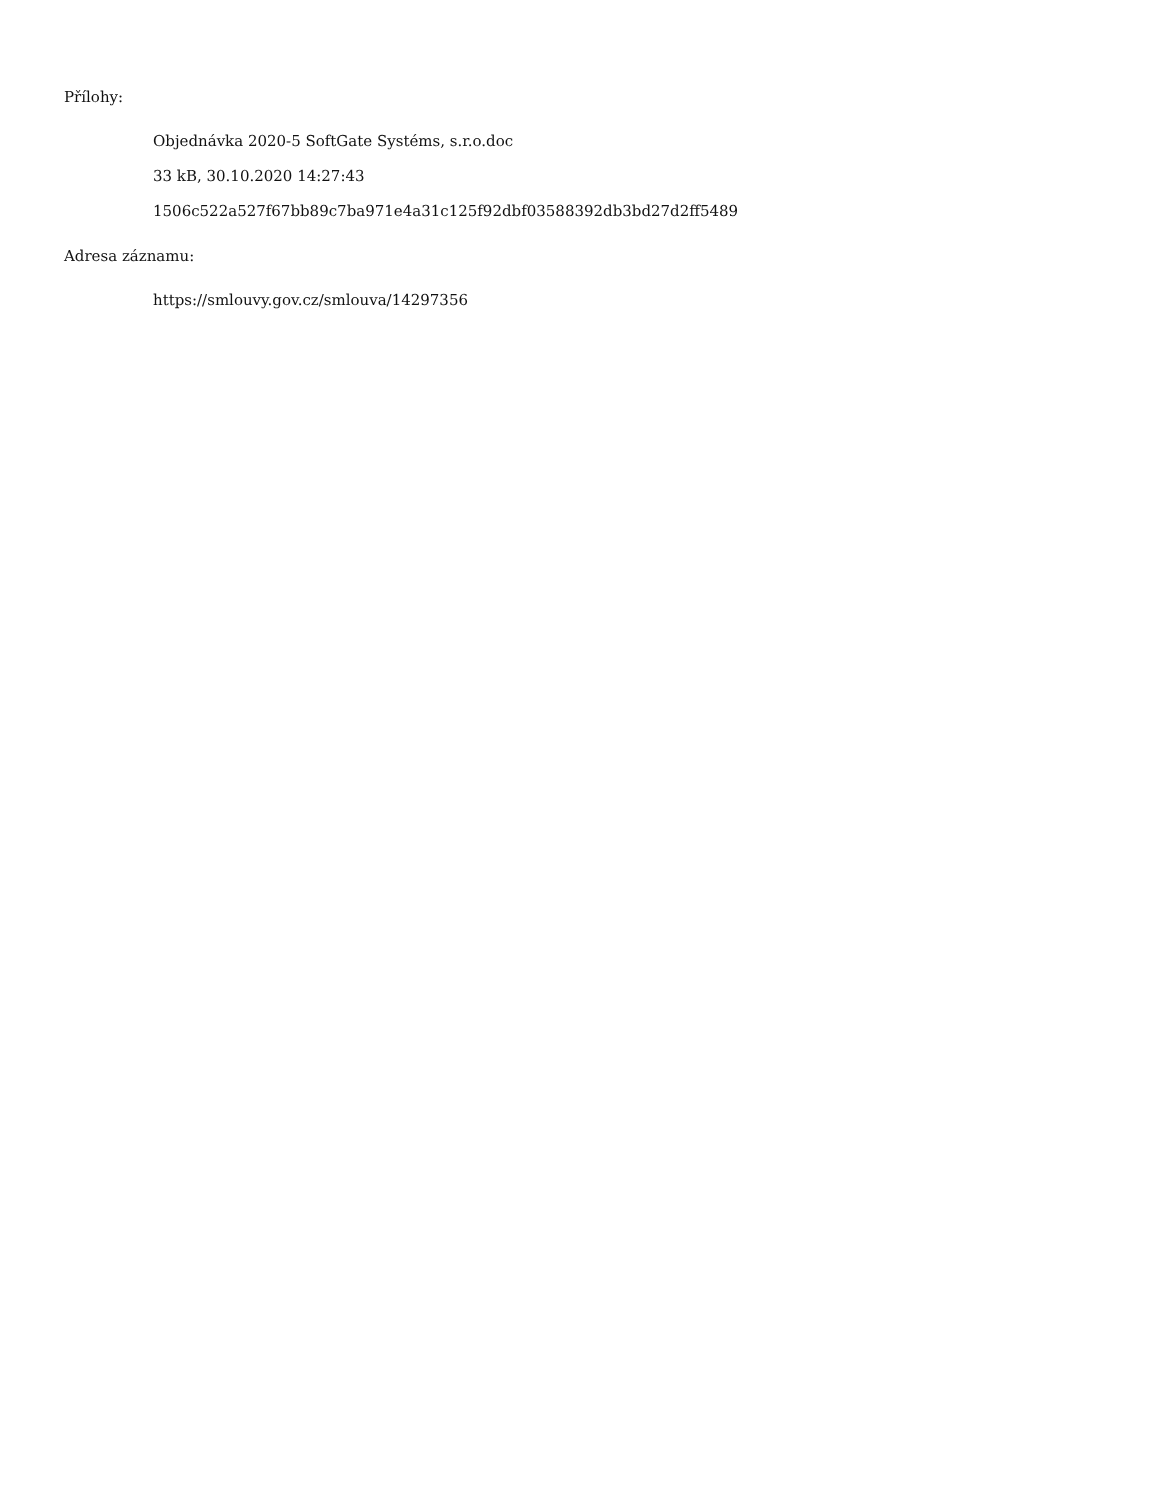Přílohy:
Objednávka 2020-5 SoftGate Systéms, s.r.o.doc
33 kB, 30.10.2020 14:27:43
1506c522a527f67bb89c7ba971e4a31c125f92dbf03588392db3bd27d2ff5489
Adresa záznamu:
https://smlouvy.gov.cz/smlouva/14297356